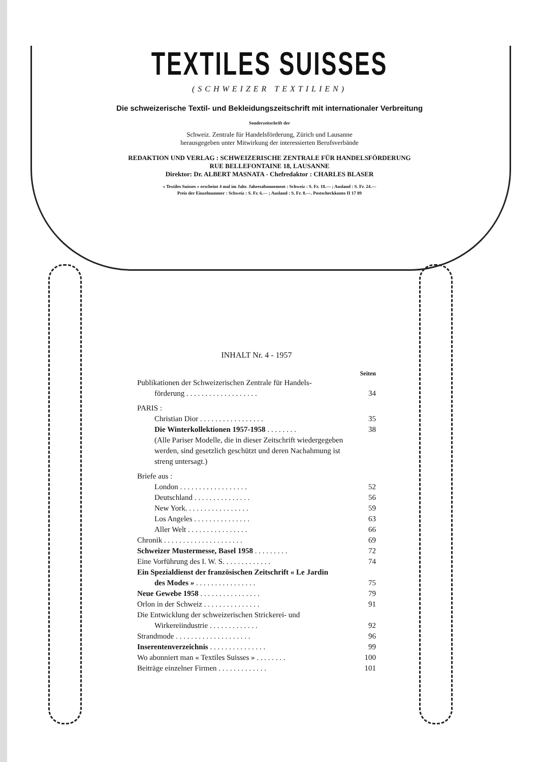TEXTILES SUISSES
(SCHWEIZER TEXTILIEN)
Die schweizerische Textil- und Bekleidungszeitschrift mit internationaler Verbreitung
Sonderzeitschrift der
Schweiz. Zentrale für Handelsförderung, Zürich und Lausanne
herausgegeben unter Mitwirkung der interessierten Berufsverbände
REDAKTION UND VERLAG : SCHWEIZERISCHE ZENTRALE FÜR HANDELSFÖRDERUNG
RUE BELLEFONTAINE 18, LAUSANNE
Direktor: Dr. ALBERT MASNATA - Chefredaktor : CHARLES BLASER
« Textiles Suisses » erscheint 4 mal im Jahr. Jahresabonnement : Schweiz : S. Fr. 18.— ; Ausland : S. Fr. 24.—
Preis der Einzelnummer : Schweiz : S. Fr. 6.— ; Ausland : S. Fr. 8.—. Postscheckkonto II 17 89
INHALT Nr. 4 - 1957
Seiten
Publikationen der Schweizerischen Zentrale für Handels-
förderung . . . . . . . . . . . . . . . . . . .
34
PARIS :
Christian Dior . . . . . . . . . . . . . . . . . 35
Die Winterkollektionen 1957-1958 . . . . . . . . 38
(Alle Pariser Modelle, die in dieser Zeitschrift wiedergegeben werden, sind gesetzlich geschützt und deren Nachahmung ist streng untersagt.)
Briefe aus :
London . . . . . . . . . . . . . . . . . . 52
Deutschland . . . . . . . . . . . . . . . 56
New York. . . . . . . . . . . . . . . . . 59
Los Angeles . . . . . . . . . . . . . . . 63
Aller Welt . . . . . . . . . . . . . . . . 66
Chronik . . . . . . . . . . . . . . . . . . . . . 69
Schweizer Mustermesse, Basel 1958 . . . . . . . . . 72
Eine Vorführung des I. W. S. . . . . . . . . . . . . 74
Ein Spezialdienst der französischen Zeitschrift « Le Jardin
des Modes » . . . . . . . . . . . . . . . .
75
Neue Gewebe 1958 . . . . . . . . . . . . . . . . 79
Orlon in der Schweiz . . . . . . . . . . . . . . . 91
Die Entwicklung der schweizerischen Strickerei- und
Wirkereiindustrie . . . . . . . . . . . . .
92
Strandmode . . . . . . . . . . . . . . . . . . . . 96
Inserentenverzeichnis . . . . . . . . . . . . . . . 99
Wo abonniert man « Textiles Suisses » . . . . . . . . 100
Beiträge einzelner Firmen . . . . . . . . . . . . . 101